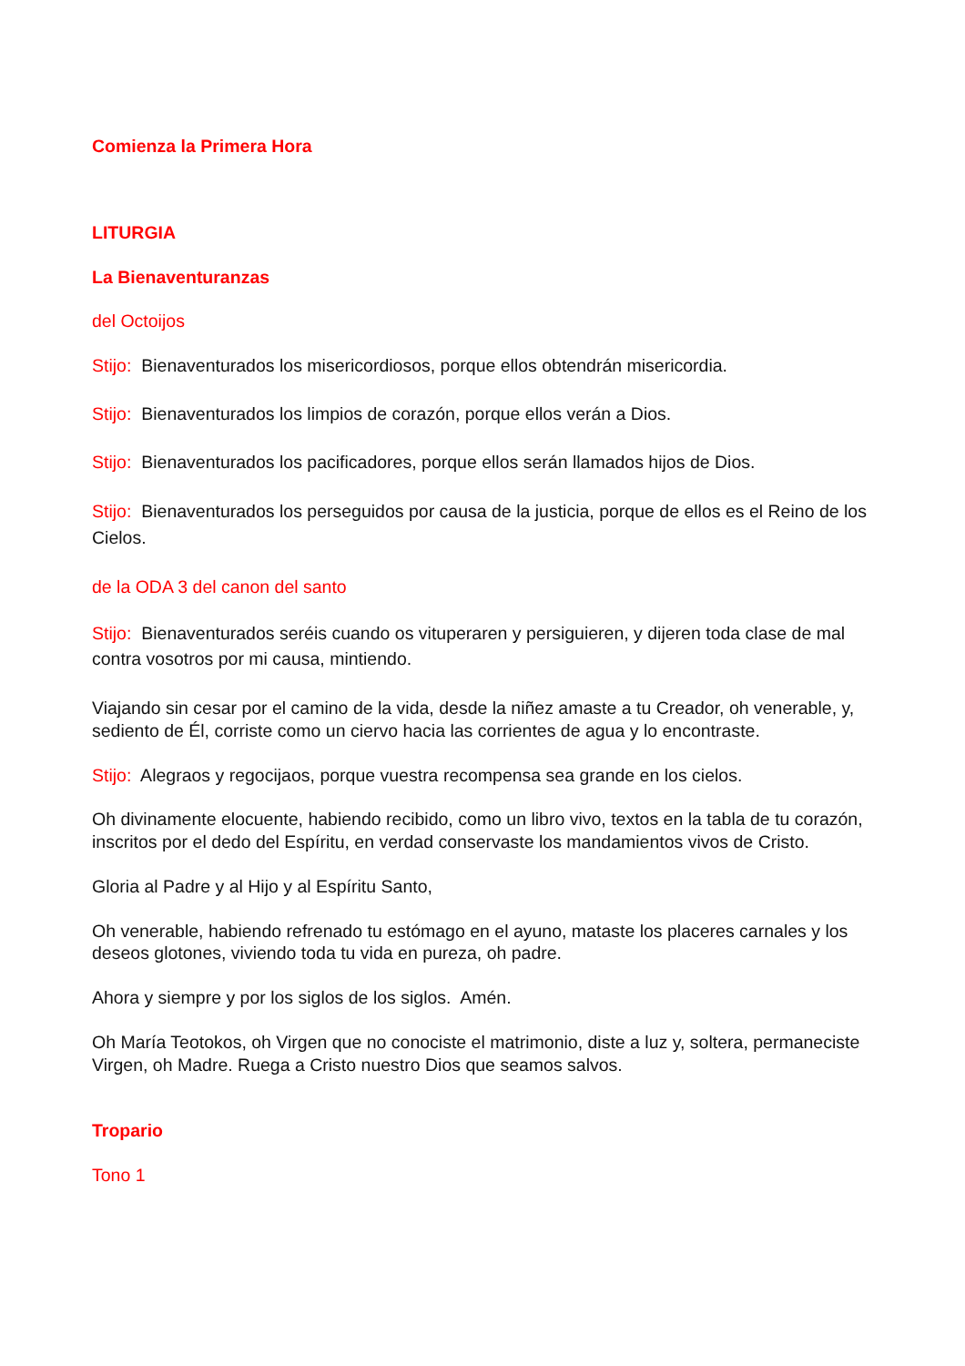Comienza la Primera Hora
LITURGIA
La Bienaventuranzas
del Octoijos
Stijo: Bienaventurados los misericordiosos, porque ellos obtendrán misericordia.
Stijo: Bienaventurados los limpios de corazón, porque ellos verán a Dios.
Stijo: Bienaventurados los pacificadores, porque ellos serán llamados hijos de Dios.
Stijo: Bienaventurados los perseguidos por causa de la justicia, porque de ellos es el Reino de los Cielos.
de la ODA 3 del canon del santo
Stijo: Bienaventurados seréis cuando os vituperaren y persiguieren, y dijeren toda clase de mal contra vosotros por mi causa, mintiendo.
Viajando sin cesar por el camino de la vida, desde la niñez amaste a tu Creador, oh venerable, y, sediento de Él, corriste como un ciervo hacia las corrientes de agua y lo encontraste.
Stijo: Alegraos y regocijaos, porque vuestra recompensa sea grande en los cielos.
Oh divinamente elocuente, habiendo recibido, como un libro vivo, textos en la tabla de tu corazón, inscritos por el dedo del Espíritu, en verdad conservaste los mandamientos vivos de Cristo.
Gloria al Padre y al Hijo y al Espíritu Santo,
Oh venerable, habiendo refrenado tu estómago en el ayuno, mataste los placeres carnales y los deseos glotones, viviendo toda tu vida en pureza, oh padre.
Ahora y siempre y por los siglos de los siglos. Amén.
Oh María Teotokos, oh Virgen que no conociste el matrimonio, diste a luz y, soltera, permaneciste Virgen, oh Madre. Ruega a Cristo nuestro Dios que seamos salvos.
Tropario
Tono 1